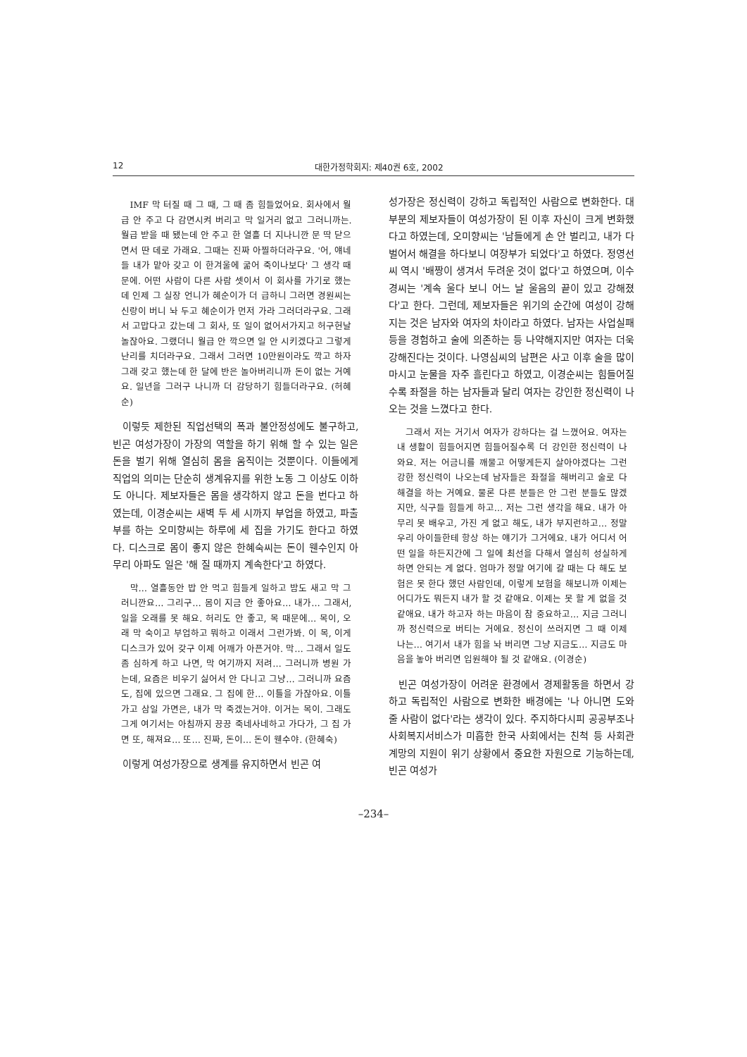12 대한가정학회지: 제40권 6호, 2002
IMF 막 터질 때 그 때, 그 때 좀 힘들었어요. 회사에서 월급 안 주고 다 감면시켜 버리고 막 일거리 없고 그러니까는. 월급 받을 때 됐는데 안 주고 한 열흘 더 지나니깐 문 딱 닫으면서 딴 데로 가래요. 그때는 진짜 아찔하더라구요. '어, 얘네들 내가 맡아 갖고 이 한겨울에 굶어 죽이나보다' 그 생각 때문에. 어떤 사람이 다른 사람 셋이서 이 회사를 가기로 했는데 인제 그 실장 언니가 혜순이가 더 급하니 그러면 경원씨는 신랑이 버니 놔 두고 혜순이가 먼저 가라 그러더라구요. 그래서 고맙다고 갔는데 그 회사, 또 일이 없어서가지고 허구헌날 놀잖아요. 그랬더니 월급 안 깍으면 일 안 시키겠다고 그렇게 난리를 치더라구요. 그래서 그러면 10만원이라도 깍고 하자 그래 갖고 했는데 한 달에 반은 놀아버리니까 돈이 없는 거예요. 일년을 그러구 나니까 더 감당하기 힘들더라구요. (허혜순)
이렇듯 제한된 직업선택의 폭과 불안정성에도 불구하고, 빈곤 여성가장이 가장의 역할을 하기 위해 할 수 있는 일은 돈을 벌기 위해 열심히 몸을 움직이는 것뿐이다. 이들에게 직업의 의미는 단순히 생계유지를 위한 노동 그 이상도 이하도 아니다. 제보자들은 몸을 생각하지 않고 돈을 번다고 하였는데, 이경순씨는 새벽 두 세 시까지 부업을 하였고, 파출부를 하는 오미향씨는 하루에 세 집을 가기도 한다고 하였다. 디스크로 몸이 좋지 않은 한혜숙씨는 돈이 웬수인지 아무리 아파도 일은 '해 질 때까지 계속한다'고 하였다.
막… 열흘동안 밥 안 먹고 힘들게 일하고 밤도 새고 막 그러니깐요… 그리구… 몸이 지금 안 좋아요… 내가… 그래서, 일을 오래를 못 해요. 허리도 안 좋고, 목 때문에… 목이, 오래 막 숙이고 부업하고 뭐하고 이래서 그런가봐. 이 목, 이게 디스크가 있어 갖구 이제 어깨가 아픈거야. 막… 그래서 일도 좀 심하게 하고 나면, 막 여기까지 저려… 그러니까 병원 가는데, 요즘은 비우기 싫어서 안 다니고 그냥… 그러니까 요즘도, 집에 있으면 그래요. 그 집에 한… 이틀을 가잖아요. 이틀 가고 삼일 가면은, 내가 막 죽겠는거야. 이거는 목이. 그래도 그게 여기서는 아침까지 끙끙 죽네사네하고 가다가, 그 집 가면 또, 해져요… 또… 진짜, 돈이… 돈이 웬수야. (한혜숙)
이렇게 여성가장으로 생계를 유지하면서 빈곤 여
성가장은 정신력이 강하고 독립적인 사람으로 변화한다. 대부분의 제보자들이 여성가장이 된 이후 자신이 크게 변화했다고 하였는데, 오미향씨는 '남들에게 손 안 벌리고, 내가 다 벌어서 해결을 하다보니 여장부가 되었다'고 하였다. 정영선씨 역시 '배짱이 생겨서 두려운 것이 없다'고 하였으며, 이수경씨는 '계속 울다 보니 어느 날 울음의 끝이 있고 강해졌다'고 한다. 그런데, 제보자들은 위기의 순간에 여성이 강해지는 것은 남자와 여자의 차이라고 하였다. 남자는 사업실패 등을 경험하고 술에 의존하는 등 나약해지지만 여자는 더욱 강해진다는 것이다. 나영심씨의 남편은 사고 이후 술을 많이 마시고 눈물을 자주 흘린다고 하였고, 이경순씨는 힘들어질수록 좌절을 하는 남자들과 달리 여자는 강인한 정신력이 나오는 것을 느꼈다고 한다.
그래서 저는 거기서 여자가 강하다는 걸 느꼈어요. 여자는 내 생활이 힘들어지면 힘들어질수록 더 강인한 정신력이 나와요. 저는 어금니를 깨물고 어떻게든지 살아야겠다는 그런 강한 정신력이 나오는데 남자들은 좌절을 해버리고 술로 다 해결을 하는 거예요. 물론 다른 분들은 안 그런 분들도 많겠지만, 식구들 힘들게 하고… 저는 그런 생각을 해요. 내가 아무리 못 배우고, 가진 게 없고 해도, 내가 부지런하고… 정말 우리 아이들한테 항상 하는 얘기가 그거에요. 내가 어디서 어떤 일을 하든지간에 그 일에 최선을 다해서 열심히 성실하게 하면 안되는 게 없다. 엄마가 정말 여기에 갈 때는 다 해도 보험은 못 한다 했던 사람인데, 이렇게 보험을 해보니까 이제는 어디가도 뭐든지 내가 할 것 같애요. 이제는 못 할 게 없을 것 같애요. 내가 하고자 하는 마음이 참 중요하고… 지금 그러니까 정신력으로 버티는 거에요. 정신이 쓰러지면 그 때 이제 나는… 여기서 내가 힘을 놔 버리면 그냥 지금도… 지금도 마음을 놓아 버리면 입원해야 될 것 같애요. (이경순)
빈곤 여성가장이 어려운 환경에서 경제활동을 하면서 강하고 독립적인 사람으로 변화한 배경에는 '나 아니면 도와 줄 사람이 없다'라는 생각이 있다. 주지하다시피 공공부조나 사회복지서비스가 미흡한 한국 사회에서는 친척 등 사회관계망의 지원이 위기 상황에서 중요한 자원으로 기능하는데, 빈곤 여성가
–234–